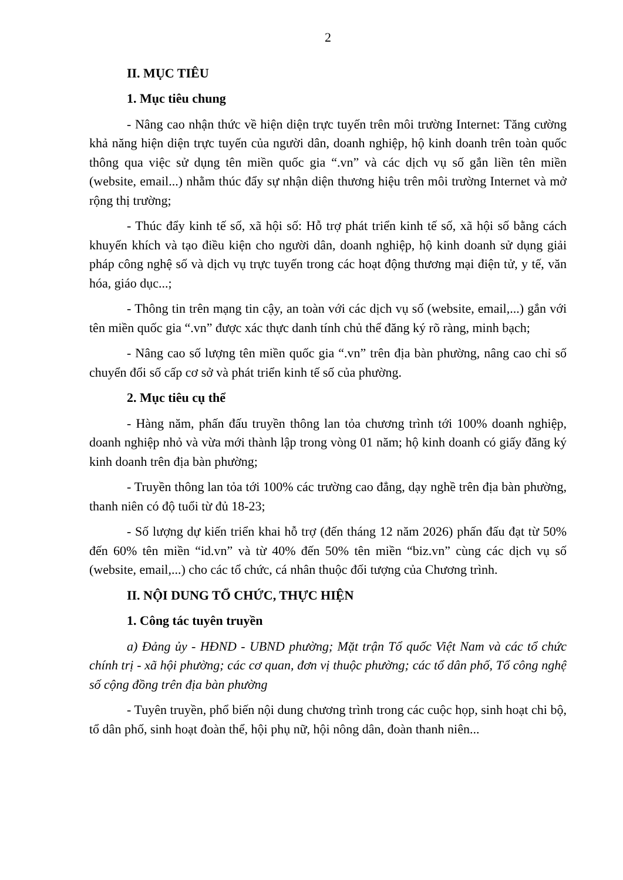2
II. MỤC TIÊU
1. Mục tiêu chung
- Nâng cao nhận thức về hiện diện trực tuyến trên môi trường Internet: Tăng cường khả năng hiện diện trực tuyến của người dân, doanh nghiệp, hộ kinh doanh trên toàn quốc thông qua việc sử dụng tên miền quốc gia “.vn” và các dịch vụ số gắn liền tên miền (website, email...) nhằm thúc đẩy sự nhận diện thương hiệu trên môi trường Internet và mở rộng thị trường;
- Thúc đẩy kinh tế số, xã hội số: Hỗ trợ phát triển kinh tế số, xã hội số bằng cách khuyến khích và tạo điều kiện cho người dân, doanh nghiệp, hộ kinh doanh sử dụng giải pháp công nghệ số và dịch vụ trực tuyến trong các hoạt động thương mại điện tử, y tế, văn hóa, giáo dục...;
- Thông tin trên mạng tin cậy, an toàn với các dịch vụ số (website, email,...) gắn với tên miền quốc gia “.vn” được xác thực danh tính chủ thể đăng ký rõ ràng, minh bạch;
- Nâng cao số lượng tên miền quốc gia “.vn” trên địa bàn phường, nâng cao chỉ số chuyển đổi số cấp cơ sở và phát triển kinh tế số của phường.
2. Mục tiêu cụ thể
- Hàng năm, phấn đấu truyền thông lan tỏa chương trình tới 100% doanh nghiệp, doanh nghiệp nhỏ và vừa mới thành lập trong vòng 01 năm; hộ kinh doanh có giấy đăng ký kinh doanh trên địa bàn phường;
- Truyền thông lan tỏa tới 100% các trường cao đẳng, dạy nghề trên địa bàn phường, thanh niên có độ tuổi từ đủ 18-23;
- Số lượng dự kiến triển khai hỗ trợ (đến tháng 12 năm 2026) phấn đấu đạt từ 50% đến 60% tên miền “id.vn” và từ 40% đến 50% tên miền “biz.vn” cùng các dịch vụ số (website, email,...) cho các tổ chức, cá nhân thuộc đối tượng của Chương trình.
II. NỘI DUNG TỔ CHỨC, THỰC HIỆN
1. Công tác tuyên truyền
a) Đảng ủy - HĐND - UBND phường; Mặt trận Tổ quốc Việt Nam và các tổ chức chính trị - xã hội phường; các cơ quan, đơn vị thuộc phường; các tổ dân phố, Tổ công nghệ số cộng đồng trên địa bàn phường
- Tuyên truyền, phổ biến nội dung chương trình trong các cuộc họp, sinh hoạt chi bộ, tổ dân phố, sinh hoạt đoàn thể, hội phụ nữ, hội nông dân, đoàn thanh niên...